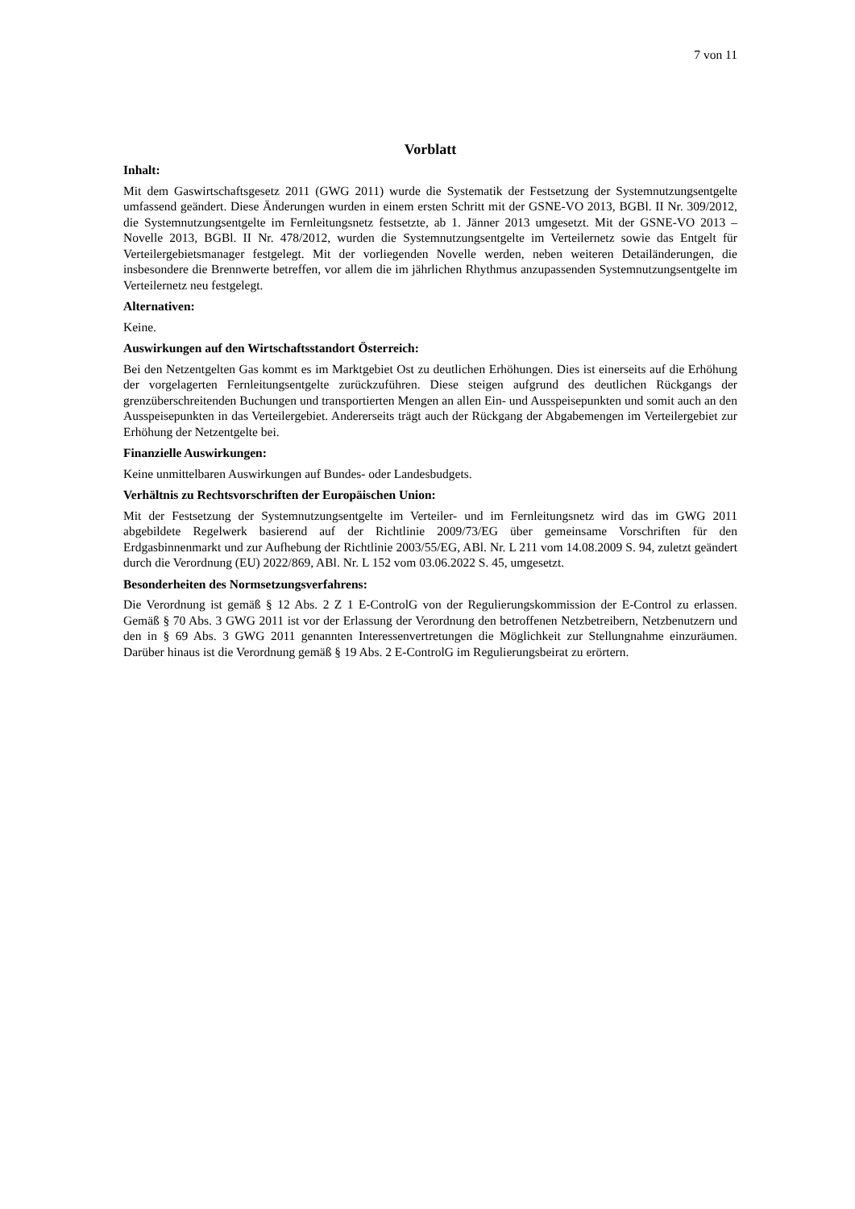7 von 11
Vorblatt
Inhalt:
Mit dem Gaswirtschaftsgesetz 2011 (GWG 2011) wurde die Systematik der Festsetzung der Systemnutzungsentgelte umfassend geändert. Diese Änderungen wurden in einem ersten Schritt mit der GSNE-VO 2013, BGBl. II Nr. 309/2012, die Systemnutzungsentgelte im Fernleitungsnetz festsetzte, ab 1. Jänner 2013 umgesetzt. Mit der GSNE-VO 2013 – Novelle 2013, BGBl. II Nr. 478/2012, wurden die Systemnutzungsentgelte im Verteilernetz sowie das Entgelt für Verteilergebietsmanager festgelegt. Mit der vorliegenden Novelle werden, neben weiteren Detailänderungen, die insbesondere die Brennwerte betreffen, vor allem die im jährlichen Rhythmus anzupassenden Systemnutzungsentgelte im Verteilernetz neu festgelegt.
Alternativen:
Keine.
Auswirkungen auf den Wirtschaftsstandort Österreich:
Bei den Netzentgelten Gas kommt es im Marktgebiet Ost zu deutlichen Erhöhungen. Dies ist einerseits auf die Erhöhung der vorgelagerten Fernleitungsentgelte zurückzuführen. Diese steigen aufgrund des deutlichen Rückgangs der grenzüberschreitenden Buchungen und transportierten Mengen an allen Ein- und Ausspeisepunkten und somit auch an den Ausspeisepunkten in das Verteilergebiet. Andererseits trägt auch der Rückgang der Abgabemengen im Verteilergebiet zur Erhöhung der Netzentgelte bei.
Finanzielle Auswirkungen:
Keine unmittelbaren Auswirkungen auf Bundes- oder Landesbudgets.
Verhältnis zu Rechtsvorschriften der Europäischen Union:
Mit der Festsetzung der Systemnutzungsentgelte im Verteiler- und im Fernleitungsnetz wird das im GWG 2011 abgebildete Regelwerk basierend auf der Richtlinie 2009/73/EG über gemeinsame Vorschriften für den Erdgasbinnenmarkt und zur Aufhebung der Richtlinie 2003/55/EG, ABl. Nr. L 211 vom 14.08.2009 S. 94, zuletzt geändert durch die Verordnung (EU) 2022/869, ABl. Nr. L 152 vom 03.06.2022 S. 45, umgesetzt.
Besonderheiten des Normsetzungsverfahrens:
Die Verordnung ist gemäß § 12 Abs. 2 Z 1 E-ControlG von der Regulierungskommission der E-Control zu erlassen. Gemäß § 70 Abs. 3 GWG 2011 ist vor der Erlassung der Verordnung den betroffenen Netzbetreibern, Netzbenutzern und den in § 69 Abs. 3 GWG 2011 genannten Interessenvertretungen die Möglichkeit zur Stellungnahme einzuräumen. Darüber hinaus ist die Verordnung gemäß § 19 Abs. 2 E-ControlG im Regulierungsbeirat zu erörtern.